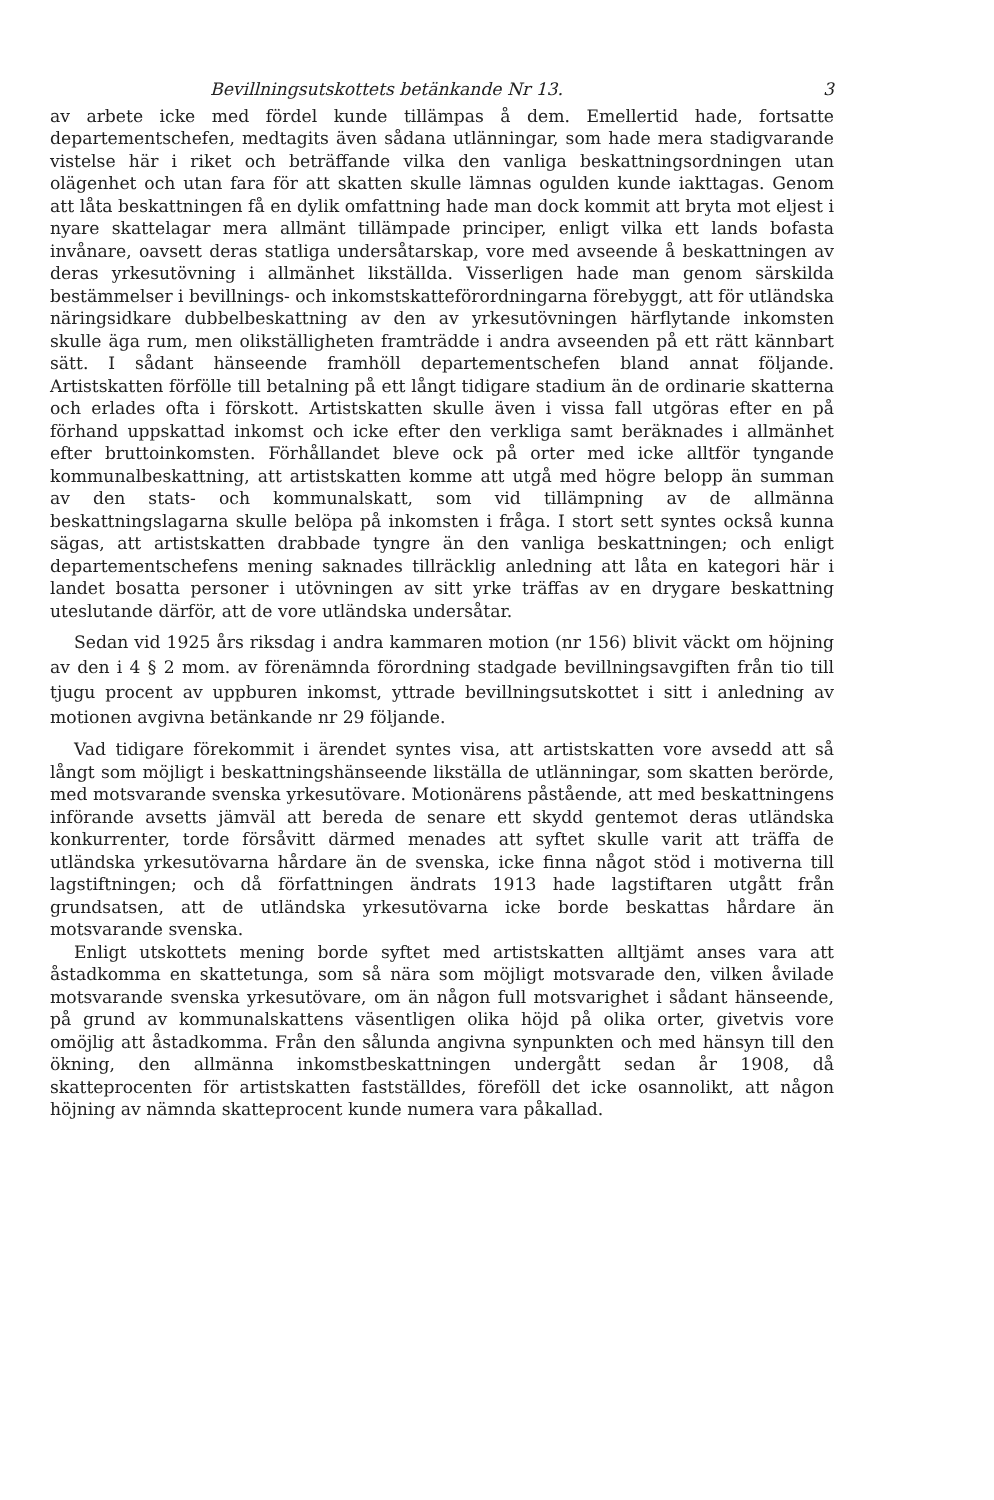Bevillningsutskottets betänkande Nr 13. 3
av arbete icke med fördel kunde tillämpas å dem. Emellertid hade, fortsatte departementschefen, medtagits även sådana utlänningar, som hade mera stadigvarande vistelse här i riket och beträffande vilka den vanliga beskattningsordningen utan olägenhet och utan fara för att skatten skulle lämnas ogulden kunde iakttagas. Genom att låta beskattningen få en dylik omfattning hade man dock kommit att bryta mot eljest i nyare skattelagar mera allmänt tillämpade principer, enligt vilka ett lands bofasta invånare, oavsett deras statliga undersåtarskap, vore med avseende å beskattningen av deras yrkesutövning i allmänhet likställda. Visserligen hade man genom särskilda bestämmelser i bevillnings- och inkomstskatteförordningarna förebyggt, att för utländska näringsidkare dubbelbeskattning av den av yrkesutövningen härflytande inkomsten skulle äga rum, men olikställigheten framträdde i andra avseenden på ett rätt kännbart sätt. I sådant hänseende framhöll departementschefen bland annat följande. Artistskatten förfölle till betalning på ett långt tidigare stadium än de ordinarie skatterna och erlades ofta i förskott. Artistskatten skulle även i vissa fall utgöras efter en på förhand uppskattad inkomst och icke efter den verkliga samt beräknades i allmänhet efter bruttoinkomsten. Förhållandet bleve ock på orter med icke alltför tyngande kommunalbeskattning, att artistskatten komme att utgå med högre belopp än summan av den stats- och kommunalskatt, som vid tillämpning av de allmänna beskattningslagarna skulle belöpa på inkomsten i fråga. I stort sett syntes också kunna sägas, att artistskatten drabbade tyngre än den vanliga beskattningen; och enligt departementschefens mening saknades tillräcklig anledning att låta en kategori här i landet bosatta personer i utövningen av sitt yrke träffas av en drygare beskattning uteslutande därför, att de vore utländska undersåtar.
Sedan vid 1925 års riksdag i andra kammaren motion (nr 156) blivit väckt om höjning av den i 4 § 2 mom. av förenämnda förordning stadgade bevillningsavgiften från tio till tjugu procent av uppburen inkomst, yttrade bevillningsutskottet i sitt i anledning av motionen avgivna betänkande nr 29 följande.
Vad tidigare förekommit i ärendet syntes visa, att artistskatten vore avsedd att så långt som möjligt i beskattningshänseende likställa de utlänningar, som skatten berörde, med motsvarande svenska yrkesutövare. Motionärens påstående, att med beskattningens införande avsetts jämväl att bereda de senare ett skydd gentemot deras utländska konkurrenter, torde försåvitt därmed menades att syftet skulle varit att träffa de utländska yrkesutövarna hårdare än de svenska, icke finna något stöd i motiverna till lagstiftningen; och då författningen ändrats 1913 hade lagstiftaren utgått från grundsatsen, att de utländska yrkesutövarna icke borde beskattas hårdare än motsvarande svenska.
Enligt utskottets mening borde syftet med artistskatten alltjämt anses vara att åstadkomma en skattetunga, som så nära som möjligt motsvarade den, vilken åvilade motsvarande svenska yrkesutövare, om än någon full motsvarighet i sådant hänseende, på grund av kommunalskattens väsentligen olika höjd på olika orter, givetvis vore omöjlig att åstadkomma. Från den sålunda angivna synpunkten och med hänsyn till den ökning, den allmänna inkomstbeskattningen undergått sedan år 1908, då skatteprocenten för artistskatten fastställdes, föreföll det icke osannolikt, att någon höjning av nämnda skatteprocent kunde numera vara påkallad.